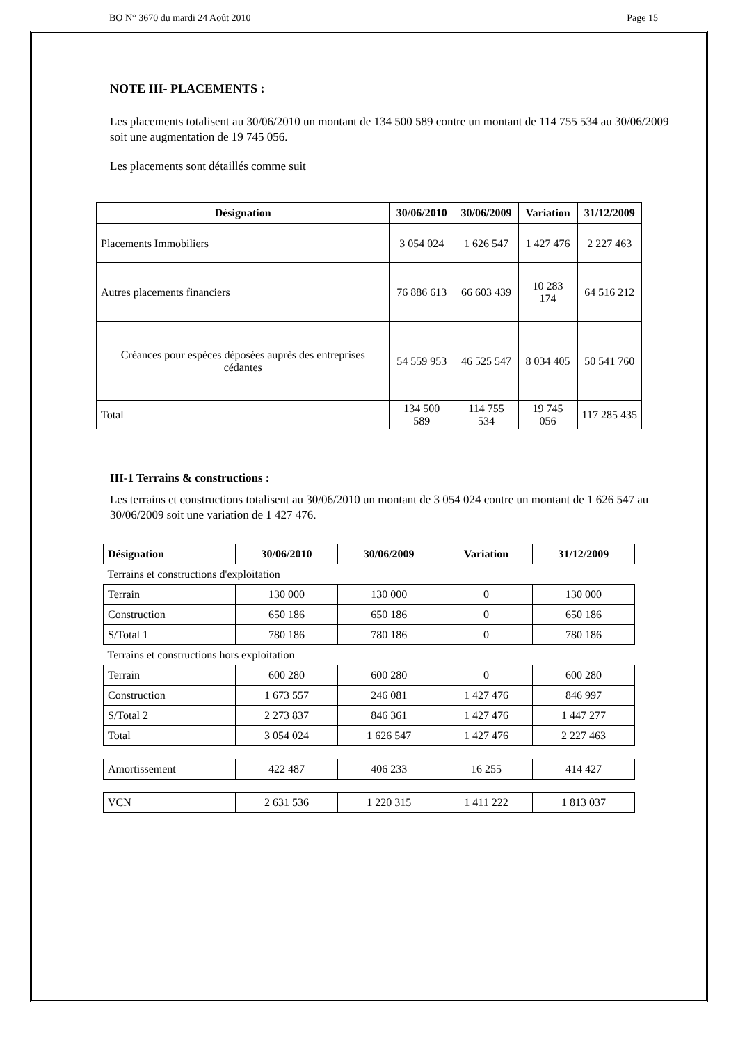BO N° 3670 du mardi 24 Août 2010 Page 15
NOTE III- PLACEMENTS :
Les placements totalisent au 30/06/2010 un montant de 134 500 589 contre un montant de 114 755 534 au 30/06/2009 soit une augmentation de 19 745 056.
Les placements sont détaillés comme suit
| Désignation | 30/06/2010 | 30/06/2009 | Variation | 31/12/2009 |
| --- | --- | --- | --- | --- |
| Placements Immobiliers | 3 054 024 | 1 626 547 | 1 427 476 | 2 227 463 |
| Autres placements financiers | 76 886 613 | 66 603 439 | 10 283 174 | 64 516 212 |
| Créances pour espèces déposées auprès des entreprises cédantes | 54 559 953 | 46 525 547 | 8 034 405 | 50 541 760 |
| Total | 134 500 589 | 114 755 534 | 19 745 056 | 117 285 435 |
III-1 Terrains & constructions :
Les terrains et constructions totalisent au 30/06/2010 un montant de 3 054 024 contre un montant de 1 626 547 au 30/06/2009 soit une variation de 1 427 476.
| Désignation | 30/06/2010 | 30/06/2009 | Variation | 31/12/2009 |
| --- | --- | --- | --- | --- |
| Terrains et constructions d'exploitation | | | | |
| Terrain | 130 000 | 130 000 | 0 | 130 000 |
| Construction | 650 186 | 650 186 | 0 | 650 186 |
| S/Total 1 | 780 186 | 780 186 | 0 | 780 186 |
| Terrains et constructions hors exploitation | | | | |
| Terrain | 600 280 | 600 280 | 0 | 600 280 |
| Construction | 1 673 557 | 246 081 | 1 427 476 | 846 997 |
| S/Total 2 | 2 273 837 | 846 361 | 1 427 476 | 1 447 277 |
| Total | 3 054 024 | 1 626 547 | 1 427 476 | 2 227 463 |
| Amortissement | 422 487 | 406 233 | 16 255 | 414 427 |
| VCN | 2 631 536 | 1 220 315 | 1 411 222 | 1 813 037 |